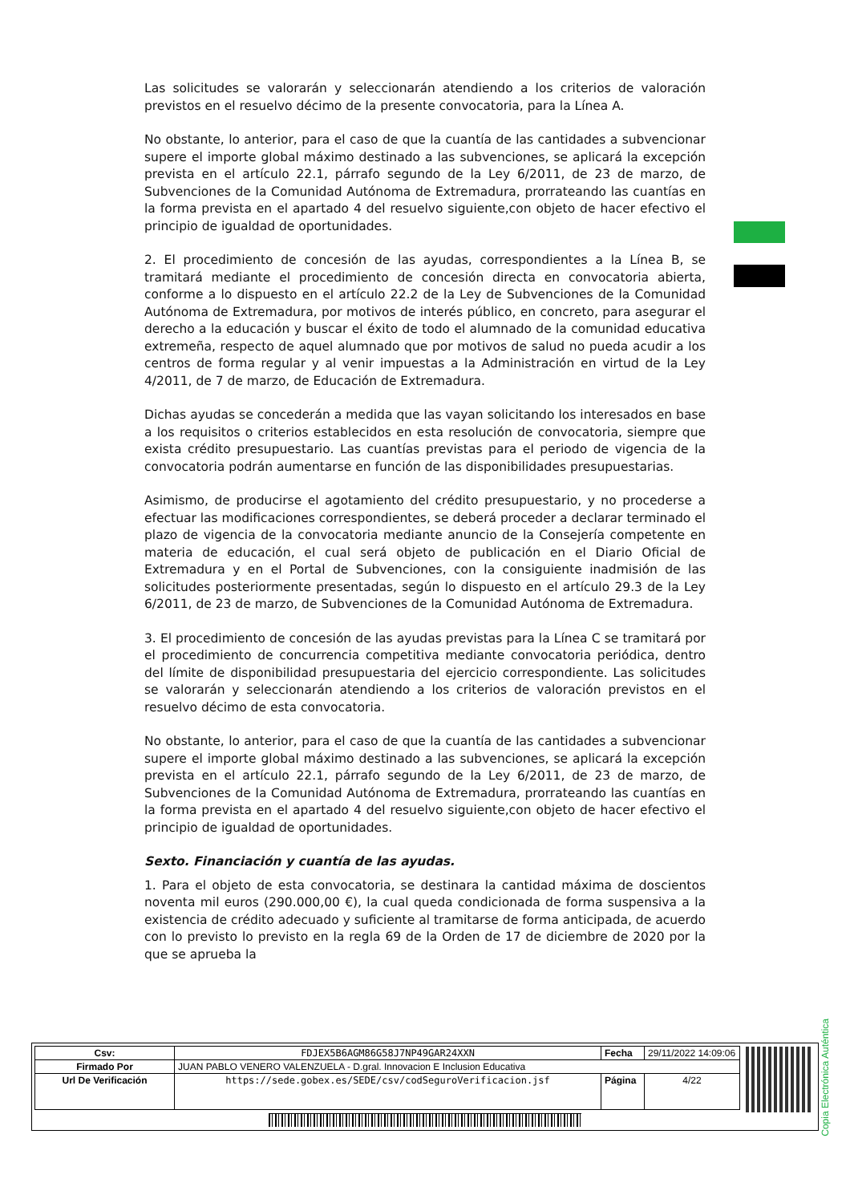Las solicitudes se valorarán y seleccionarán atendiendo a los criterios de valoración previstos en el resuelvo décimo de la presente convocatoria, para la Línea A.
No obstante, lo anterior, para el caso de que la cuantía de las cantidades a subvencionar supere el importe global máximo destinado a las subvenciones, se aplicará la excepción prevista en el artículo 22.1, párrafo segundo de la Ley 6/2011, de 23 de marzo, de Subvenciones de la Comunidad Autónoma de Extremadura, prorrateando las cuantías en la forma prevista en el apartado 4 del resuelvo siguiente,con objeto de hacer efectivo el principio de igualdad de oportunidades.
2. El procedimiento de concesión de las ayudas, correspondientes a la Línea B, se tramitará mediante el procedimiento de concesión directa en convocatoria abierta, conforme a lo dispuesto en el artículo 22.2 de la Ley de Subvenciones de la Comunidad Autónoma de Extremadura, por motivos de interés público, en concreto, para asegurar el derecho a la educación y buscar el éxito de todo el alumnado de la comunidad educativa extremeña, respecto de aquel alumnado que por motivos de salud no pueda acudir a los centros de forma regular y al venir impuestas a la Administración en virtud de la Ley 4/2011, de 7 de marzo, de Educación de Extremadura.
Dichas ayudas se concederán a medida que las vayan solicitando los interesados en base a los requisitos o criterios establecidos en esta resolución de convocatoria, siempre que exista crédito presupuestario. Las cuantías previstas para el periodo de vigencia de la convocatoria podrán aumentarse en función de las disponibilidades presupuestarias.
Asimismo, de producirse el agotamiento del crédito presupuestario, y no procederse a efectuar las modificaciones correspondientes, se deberá proceder a declarar terminado el plazo de vigencia de la convocatoria mediante anuncio de la Consejería competente en materia de educación, el cual será objeto de publicación en el Diario Oficial de Extremadura y en el Portal de Subvenciones, con la consiguiente inadmisión de las solicitudes posteriormente presentadas, según lo dispuesto en el artículo 29.3 de la Ley 6/2011, de 23 de marzo, de Subvenciones de la Comunidad Autónoma de Extremadura.
3. El procedimiento de concesión de las ayudas previstas para la Línea C se tramitará por el procedimiento de concurrencia competitiva mediante convocatoria periódica, dentro del límite de disponibilidad presupuestaria del ejercicio correspondiente. Las solicitudes se valorarán y seleccionarán atendiendo a los criterios de valoración previstos en el resuelvo décimo de esta convocatoria.
No obstante, lo anterior, para el caso de que la cuantía de las cantidades a subvencionar supere el importe global máximo destinado a las subvenciones, se aplicará la excepción prevista en el artículo 22.1, párrafo segundo de la Ley 6/2011, de 23 de marzo, de Subvenciones de la Comunidad Autónoma de Extremadura, prorrateando las cuantías en la forma prevista en el apartado 4 del resuelvo siguiente,con objeto de hacer efectivo el principio de igualdad de oportunidades.
Sexto. Financiación y cuantía de las ayudas.
1. Para el objeto de esta convocatoria, se destinara la cantidad máxima de doscientos noventa mil euros (290.000,00 €), la cual queda condicionada de forma suspensiva a la existencia de crédito adecuado y suficiente al tramitarse de forma anticipada, de acuerdo con lo previsto lo previsto en la regla 69 de la Orden de 17 de diciembre de 2020 por la que se aprueba la
Copia Electrónica Auténtica
| Csv: | FDJEX5B6AGM86G58J7NP49GAR24XXN | Fecha | 29/11/2022 14:09:06 |
| Firmado Por | JUAN PABLO VENERO VALENZUELA - D.gral. Innovacion E Inclusion Educativa | | |
| Url De Verificación | https://sede.gobex.es/SEDE/csv/codSeguroVerificacion.jsf | Página | 4/22 |